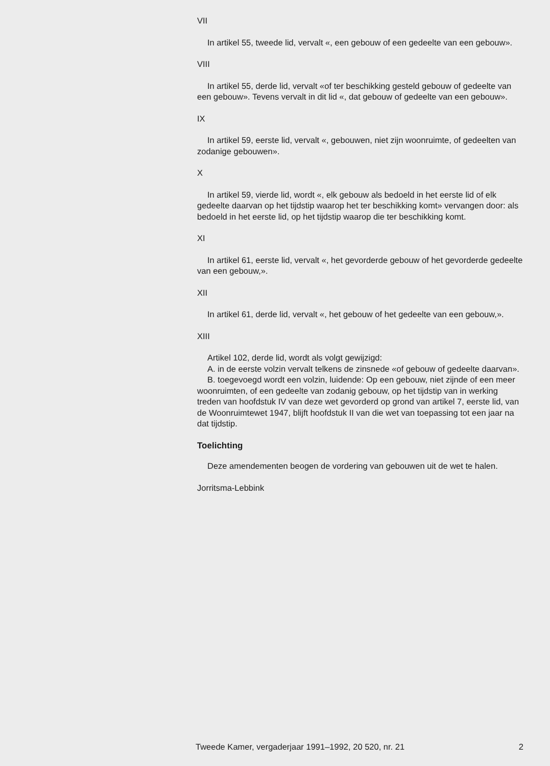VII
In artikel 55, tweede lid, vervalt «, een gebouw of een gedeelte van een gebouw».
VIII
In artikel 55, derde lid, vervalt «of ter beschikking gesteld gebouw of gedeelte van een gebouw». Tevens vervalt in dit lid «, dat gebouw of gedeelte van een gebouw».
IX
In artikel 59, eerste lid, vervalt «, gebouwen, niet zijn woonruimte, of gedeelten van zodanige gebouwen».
X
In artikel 59, vierde lid, wordt «, elk gebouw als bedoeld in het eerste lid of elk gedeelte daarvan op het tijdstip waarop het ter beschikking komt» vervangen door: als bedoeld in het eerste lid, op het tijdstip waarop die ter beschikking komt.
XI
In artikel 61, eerste lid, vervalt «, het gevorderde gebouw of het gevorderde gedeelte van een gebouw,».
XII
In artikel 61, derde lid, vervalt «, het gebouw of het gedeelte van een gebouw,».
XIII
Artikel 102, derde lid, wordt als volgt gewijzigd:
A. in de eerste volzin vervalt telkens de zinsnede «of gebouw of gedeelte daarvan».
B. toegevoegd wordt een volzin, luidende: Op een gebouw, niet zijnde of een meer woonruimten, of een gedeelte van zodanig gebouw, op het tijdstip van in werking treden van hoofdstuk IV van deze wet gevorderd op grond van artikel 7, eerste lid, van de Woonruimtewet 1947, blijft hoofdstuk II van die wet van toepassing tot een jaar na dat tijdstip.
Toelichting
Deze amendementen beogen de vordering van gebouwen uit de wet te halen.
Jorritsma-Lebbink
Tweede Kamer, vergaderjaar 1991–1992, 20 520, nr. 21 2